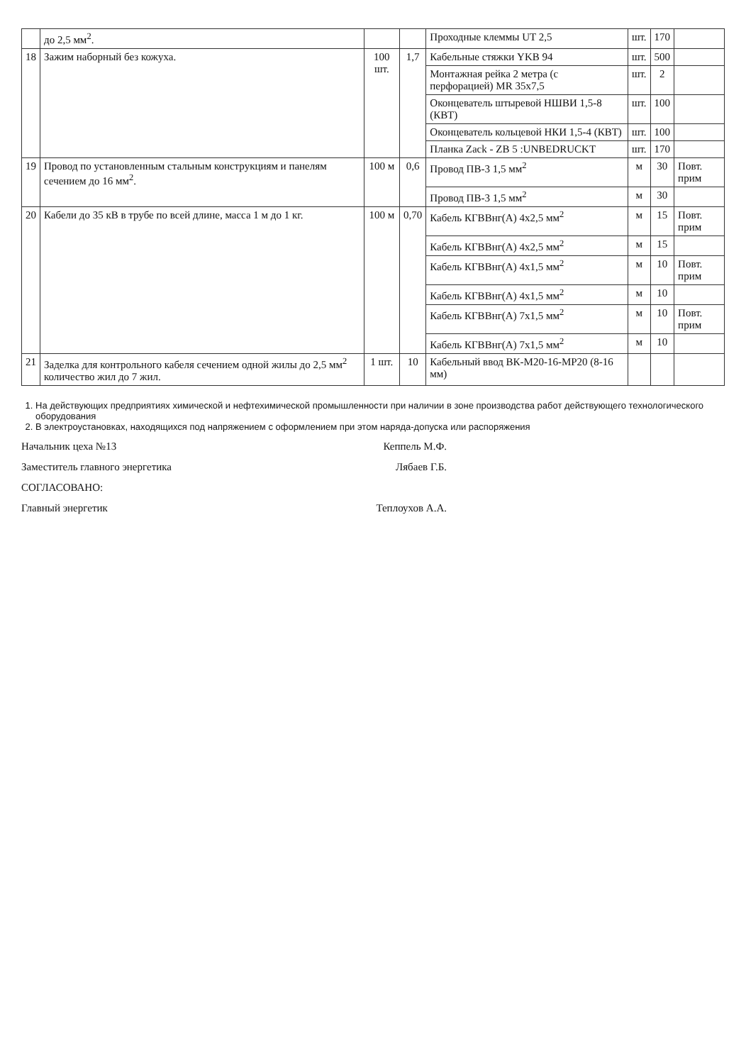| | до 2,5 мм<sup>2</sup>. | | | Проходные клеммы UT 2,5 | шт. | 170 | |
| 18 | Зажим наборный без кожуха. | 100 шт. | 1,7 | Кабельные стяжки YKB 94 | шт. | 500 | |
| | | | | Монтажная рейка 2 метра (с перфорацией) MR 35x7,5 | шт. | 2 | |
| | | | | Оконцеватель штыревой НШВИ 1,5-8 (КВТ) | шт. | 100 | |
| | | | | Оконцеватель кольцевой НКИ 1,5-4 (КВТ) | шт. | 100 | |
| | | | | Планка Zack - ZB 5 :UNBEDRUCKT | шт. | 170 | |
| 19 | Провод по установленным стальным конструкциям и панелям сечением до 16 мм<sup>2</sup>. | 100 м | 0,6 | Провод ПВ-3 1,5 мм<sup>2</sup> | м | 30 | Повт. прим |
| | | | | Провод ПВ-3 1,5 мм<sup>2</sup> | м | 30 | |
| 20 | Кабели до 35 кВ в трубе по всей длине, масса 1 м до 1 кг. | 100 м | 0,70 | Кабель КГВВнг(А) 4х2,5 мм<sup>2</sup> | м | 15 | Повт. прим |
| | | | | Кабель КГВВнг(А) 4х2,5 мм<sup>2</sup> | м | 15 | |
| | | | | Кабель КГВВнг(А) 4х1,5 мм<sup>2</sup> | м | 10 | Повт. прим |
| | | | | Кабель КГВВнг(А) 4х1,5 мм<sup>2</sup> | м | 10 | |
| | | | | Кабель КГВВнг(А) 7х1,5 мм<sup>2</sup> | м | 10 | Повт. прим |
| | | | | Кабель КГВВнг(А) 7х1,5 мм<sup>2</sup> | м | 10 | |
| 21 | Заделка для контрольного кабеля сечением одной жилы до 2,5 мм<sup>2</sup> количество жил до 7 жил. | 1 шт. | 10 | Кабельный ввод ВК-М20-16-МР20 (8-16 мм) | | | |
1. На действующих предприятиях химической и нефтехимической промышленности при наличии в зоне производства работ действующего технологического оборудования
2. В электроустановках, находящихся под напряжением с оформлением при этом наряда-допуска или распоряжения
Начальник цеха №13 Кеппель М.Ф.
Заместитель главного энергетика Лябаев Г.Б.
СОГЛАСОВАНО:
Главный энергетик Теплоухов А.А.